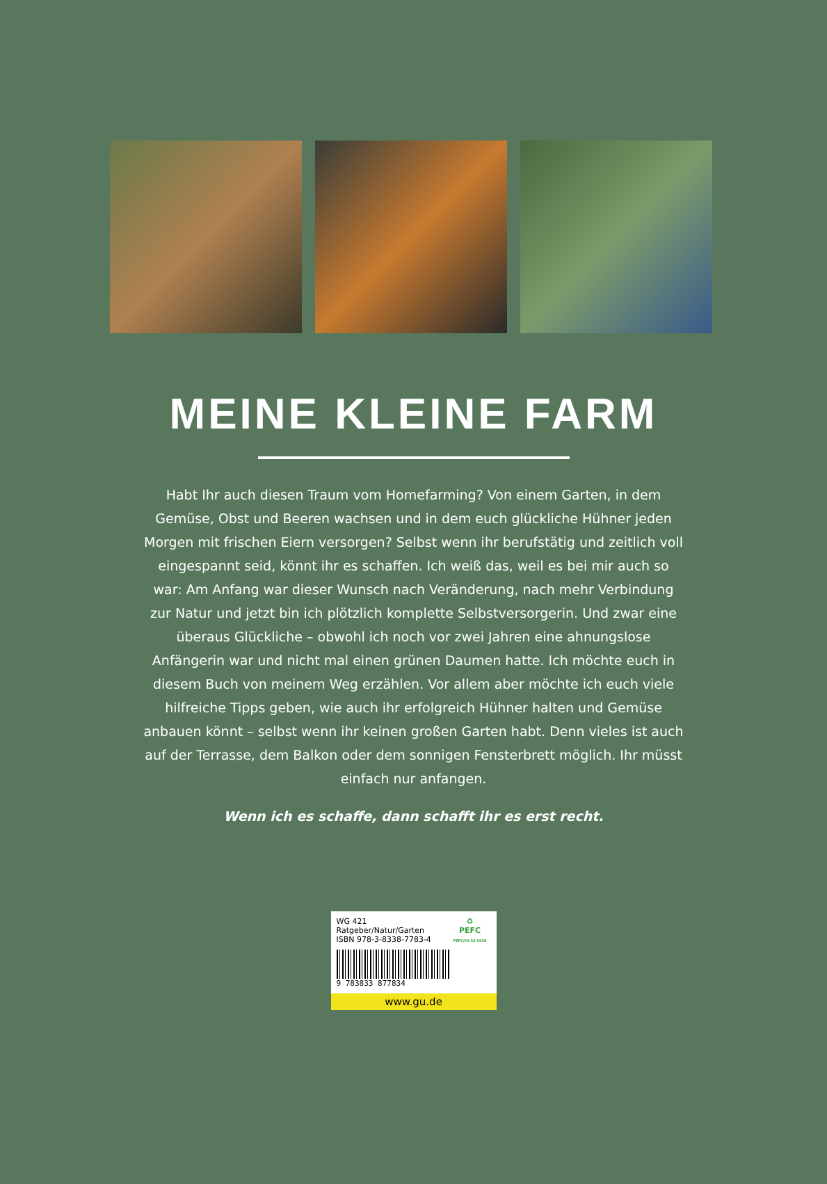MEINE KLEINE FARM
Habt Ihr auch diesen Traum vom Homefarming? Von einem Garten, in dem Gemüse, Obst und Beeren wachsen und in dem euch glückliche Hühner jeden Morgen mit frischen Eiern versorgen? Selbst wenn ihr berufstätig und zeitlich voll eingespannt seid, könnt ihr es schaffen. Ich weiß das, weil es bei mir auch so war: Am Anfang war dieser Wunsch nach Veränderung, nach mehr Verbindung zur Natur und jetzt bin ich plötzlich komplette Selbstversorgerin. Und zwar eine überaus Glückliche – obwohl ich noch vor zwei Jahren eine ahnungslose Anfängerin war und nicht mal einen grünen Daumen hatte. Ich möchte euch in diesem Buch von meinem Weg erzählen. Vor allem aber möchte ich euch viele hilfreiche Tipps geben, wie auch ihr erfolgreich Hühner halten und Gemüse anbauen könnt – selbst wenn ihr keinen großen Garten habt. Denn vieles ist auch auf der Terrasse, dem Balkon oder dem sonnigen Fensterbrett möglich. Ihr müsst einfach nur anfangen.
Wenn ich es schaffe, dann schafft ihr es erst recht.
WG 421 Ratgeber/Natur/Garten
ISBN 978-3-8338-7783-4
9 783833 877834
♻
PEFC
PEFC/04-32-0928
www.gu.de